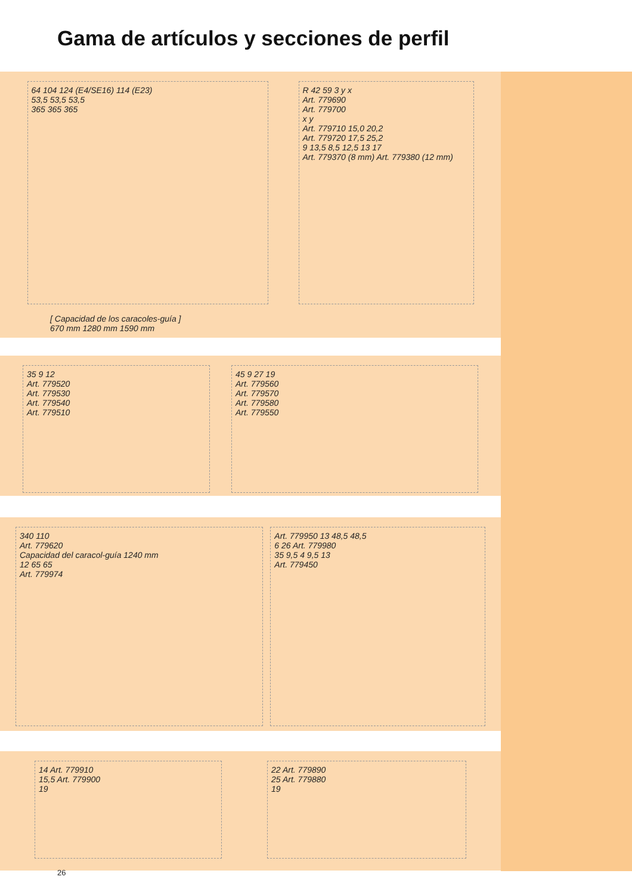Gama de artículos y secciones de perfil
64 104 124 (E4/SE16) 114 (E23)
53,5 53,5 53,5
365 365 365
R 42 59 3 y x
Art. 779690
Art. 779700
x y
Art. 779710 15,0 20,2
Art. 779720 17,5 25,2
9 13,5 8,5 12,5 13 17
Art. 779370 (8 mm) Art. 779380 (12 mm)
[ Capacidad de los caracoles-guía ]
670 mm 1280 mm 1590 mm
35 9 12
Art. 779520
Art. 779530
Art. 779540
Art. 779510
45 9 27 19
Art. 779560
Art. 779570
Art. 779580
Art. 779550
340 110
Art. 779620
Capacidad del caracol-guía 1240 mm
12 65 65
Art. 779974
Art. 779950 13 48,5 48,5
6 26 Art. 779980
35 9,5 4 9,5 13
Art. 779450
14 Art. 779910
15,5 Art. 779900
19
22 Art. 779890
25 Art. 779880
19
26